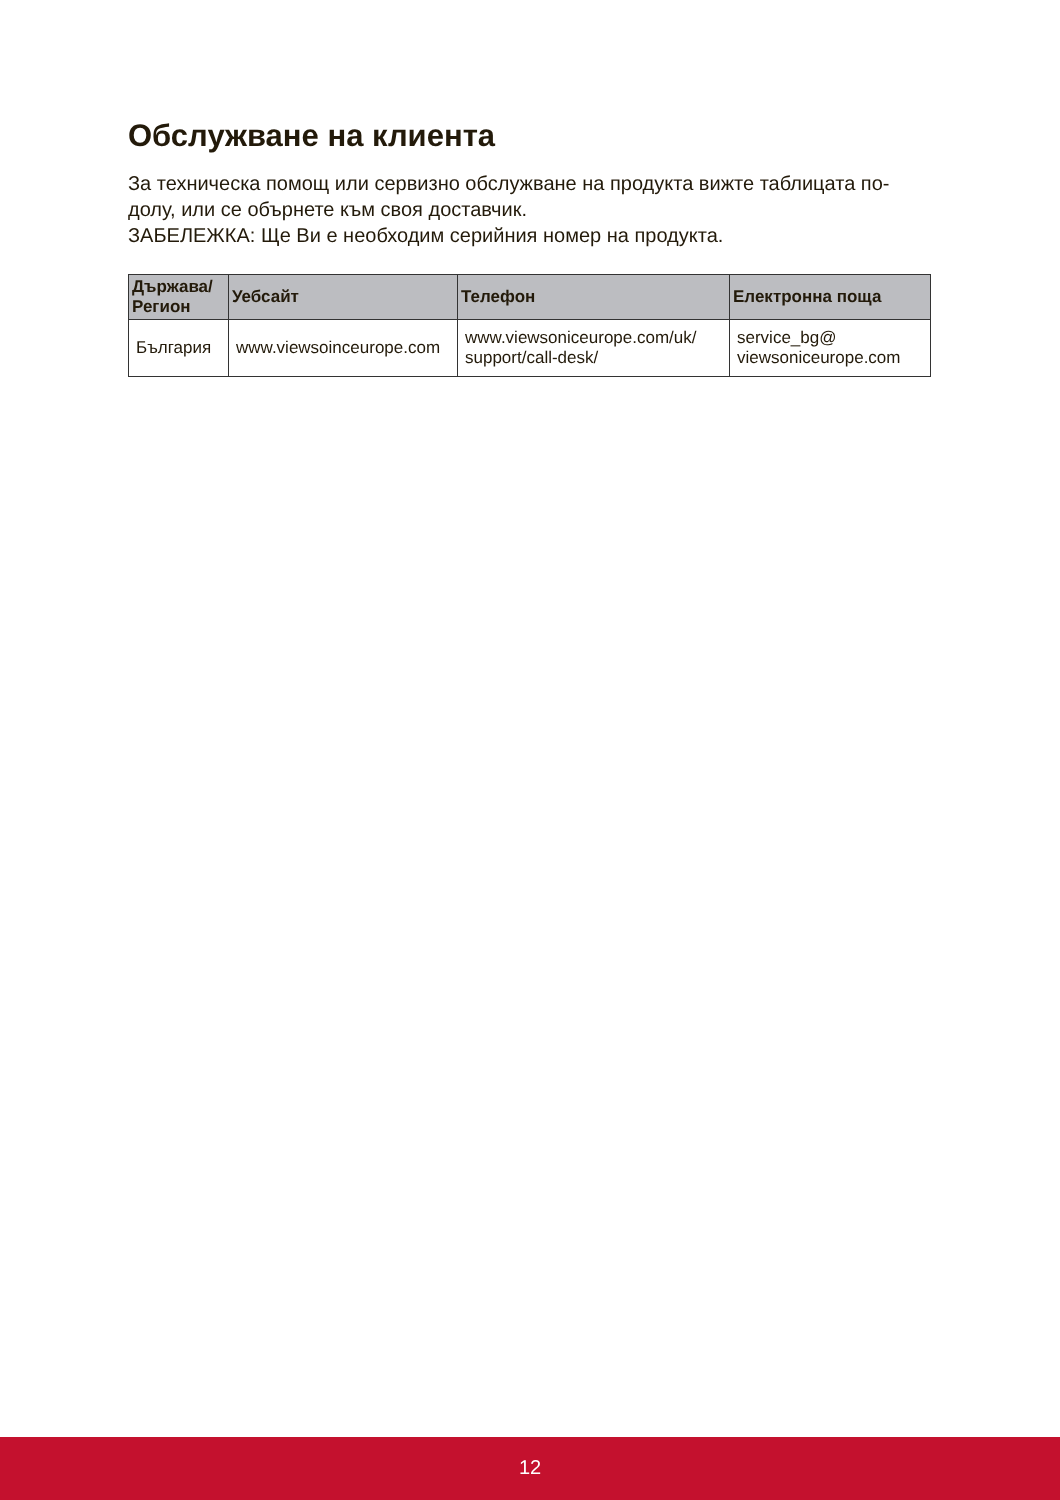Обслужване на клиента
За техническа помощ или сервизно обслужване на продукта вижте таблицата по-долу, или се обърнете към своя доставчик.
ЗАБЕЛЕЖКА: Ще Ви е необходим серийния номер на продукта.
| Държава/ Регион | Уебсайт | Телефон | Електронна поща |
| --- | --- | --- | --- |
| България | www.viewsoinceurope.com | www.viewsoniceurope.com/uk/ support/call-desk/ | service_bg@ viewsoniceurope.com |
12